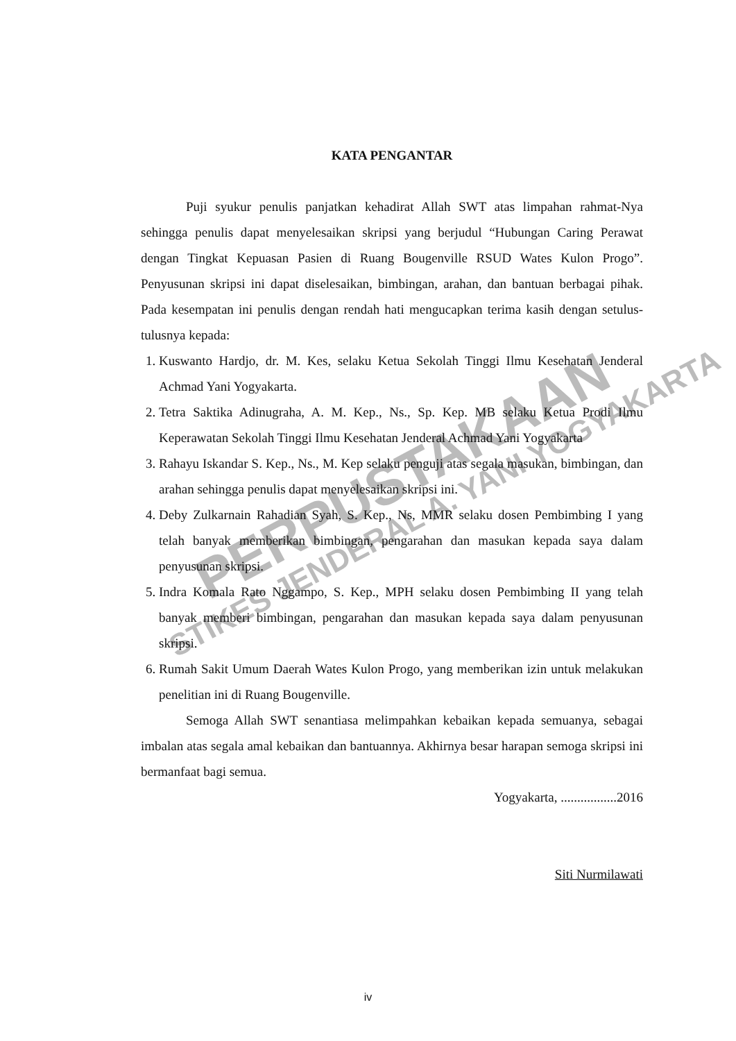PERPUSTAKAAN
STIKES JENDERAL A. YANI YOGYAKARTA
KATA PENGANTAR
Puji syukur penulis panjatkan kehadirat Allah SWT atas limpahan rahmat-Nya sehingga penulis dapat menyelesaikan skripsi yang berjudul “Hubungan Caring Perawat dengan Tingkat Kepuasan Pasien di Ruang Bougenville RSUD Wates Kulon Progo”. Penyusunan skripsi ini dapat diselesaikan, bimbingan, arahan, dan bantuan berbagai pihak. Pada kesempatan ini penulis dengan rendah hati mengucapkan terima kasih dengan setulus-tulusnya kepada:
1. Kuswanto Hardjo, dr. M. Kes, selaku Ketua Sekolah Tinggi Ilmu Kesehatan Jenderal Achmad Yani Yogyakarta.
2. Tetra Saktika Adinugraha, A. M. Kep., Ns., Sp. Kep. MB selaku Ketua Prodi Ilmu Keperawatan Sekolah Tinggi Ilmu Kesehatan Jenderal Achmad Yani Yogyakarta
3. Rahayu Iskandar S. Kep., Ns., M. Kep selaku penguji atas segala masukan, bimbingan, dan arahan sehingga penulis dapat menyelesaikan skripsi ini.
4. Deby Zulkarnain Rahadian Syah, S. Kep., Ns, MMR selaku dosen Pembimbing I yang telah banyak memberikan bimbingan, pengarahan dan masukan kepada saya dalam penyusunan skripsi.
5. Indra Komala Rato Nggampo, S. Kep., MPH selaku dosen Pembimbing II yang telah banyak memberi bimbingan, pengarahan dan masukan kepada saya dalam penyusunan skripsi.
6. Rumah Sakit Umum Daerah Wates Kulon Progo, yang memberikan izin untuk melakukan penelitian ini di Ruang Bougenville.
Semoga Allah SWT senantiasa melimpahkan kebaikan kepada semuanya, sebagai imbalan atas segala amal kebaikan dan bantuannya. Akhirnya besar harapan semoga skripsi ini bermanfaat bagi semua.
Yogyakarta, .................2016
Siti Nurmilawati
iv